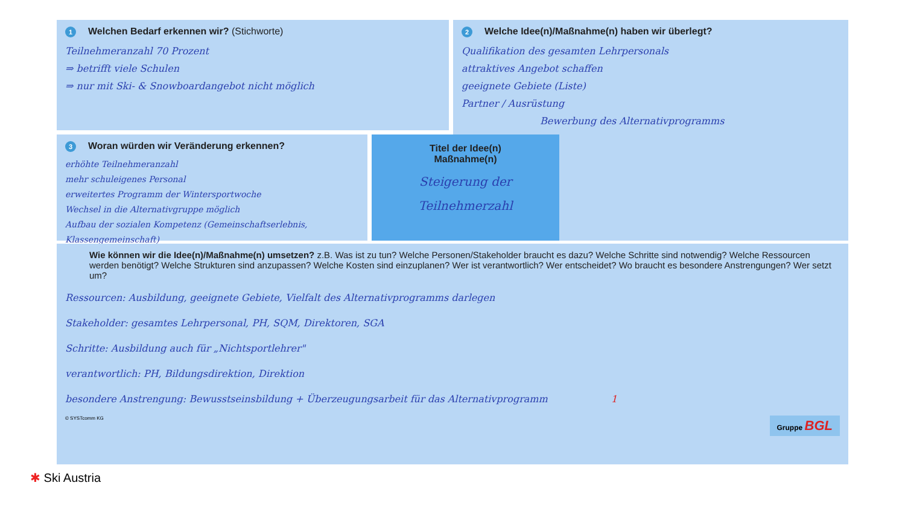1 Welchen Bedarf erkennen wir? (Stichworte)
Teilnehmeranzahl 70 Prozent
⇒ betrifft viele Schulen
⇒ nur mit Ski- & Snowboardangebot nicht möglich
2 Welche Idee(n)/Maßnahme(n) haben wir überlegt?
Qualifikation des gesamten Lehrpersonals
attraktives Angebot schaffen
geeignete Gebiete (Liste)
Partner / Ausrüstung
Bewerbung des Alternativprogramms
3 Woran würden wir Veränderung erkennen?
erhöhte Teilnehmeranzahl
mehr schuleigenes Personal
erweitertes Programm der Wintersportwoche
Wechsel in die Alternativgruppe möglich
Aufbau der sozialen Kompetenz (Gemeinschaftserlebnis, Klassengemeinschaft)
Titel der Idee(n)
Maßnahme(n)
Steigerung der
Teilnehmerzahl
Wie können wir die Idee(n)/Maßnahme(n) umsetzen? z.B. Was ist zu tun? Welche Personen/Stakeholder braucht es dazu? Welche Schritte sind notwendig? Welche Ressourcen werden benötigt? Welche Strukturen sind anzupassen? Welche Kosten sind einzuplanen? Wer ist verantwortlich? Wer entscheidet? Wo braucht es besondere Anstrengungen? Wer setzt um?
Ressourcen: Ausbildung, geeignete Gebiete, Vielfalt des Alternativprogramms darlegen
Stakeholder: gesamtes Lehrpersonal, PH, SQM, Direktoren, SGA
Schritte: Ausbildung auch für „Nichtsportlehrer"
verantwortlich: PH, Bildungsdirektion, Direktion
besondere Anstrengung: Bewusstseinsbildung + Überzeugungsarbeit für das Alternativprogramm 1
© SYSTcomm KG Gruppe BGL
✱ Ski Austria